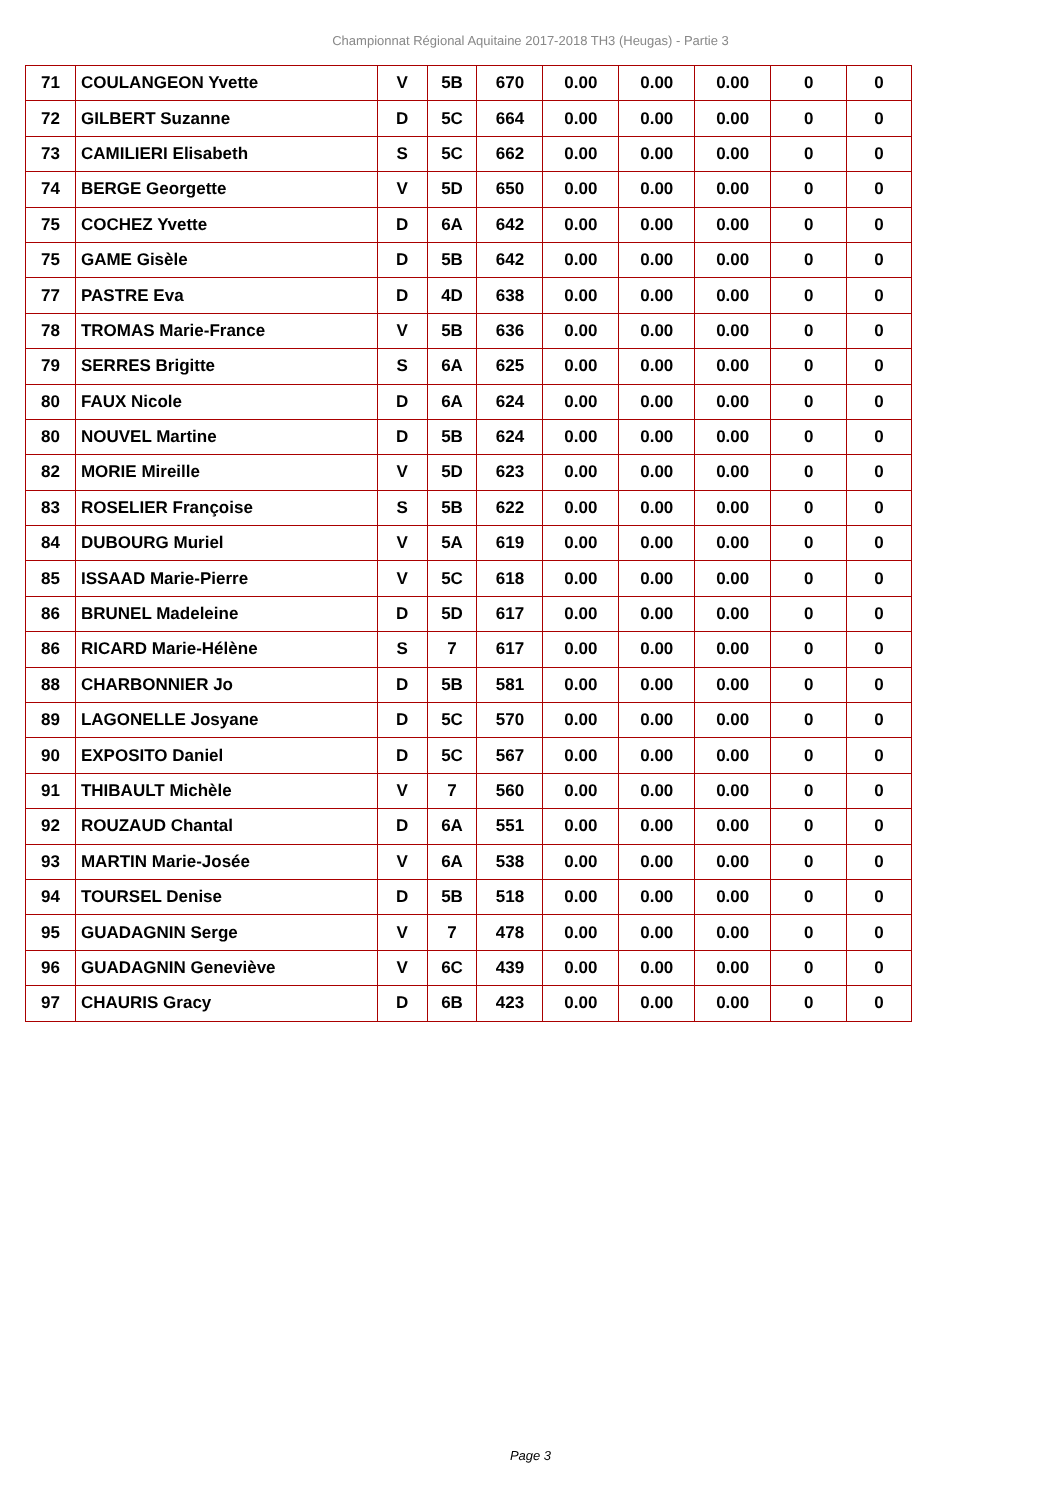Championnat Régional Aquitaine 2017-2018 TH3 (Heugas) - Partie 3
| 71 | COULANGEON Yvette | V | 5B | 670 | 0.00 | 0.00 | 0.00 | 0 | 0 |
| 72 | GILBERT Suzanne | D | 5C | 664 | 0.00 | 0.00 | 0.00 | 0 | 0 |
| 73 | CAMILIERI Elisabeth | S | 5C | 662 | 0.00 | 0.00 | 0.00 | 0 | 0 |
| 74 | BERGE Georgette | V | 5D | 650 | 0.00 | 0.00 | 0.00 | 0 | 0 |
| 75 | COCHEZ Yvette | D | 6A | 642 | 0.00 | 0.00 | 0.00 | 0 | 0 |
| 75 | GAME Gisèle | D | 5B | 642 | 0.00 | 0.00 | 0.00 | 0 | 0 |
| 77 | PASTRE Eva | D | 4D | 638 | 0.00 | 0.00 | 0.00 | 0 | 0 |
| 78 | TROMAS Marie-France | V | 5B | 636 | 0.00 | 0.00 | 0.00 | 0 | 0 |
| 79 | SERRES Brigitte | S | 6A | 625 | 0.00 | 0.00 | 0.00 | 0 | 0 |
| 80 | FAUX Nicole | D | 6A | 624 | 0.00 | 0.00 | 0.00 | 0 | 0 |
| 80 | NOUVEL Martine | D | 5B | 624 | 0.00 | 0.00 | 0.00 | 0 | 0 |
| 82 | MORIE Mireille | V | 5D | 623 | 0.00 | 0.00 | 0.00 | 0 | 0 |
| 83 | ROSELIER Françoise | S | 5B | 622 | 0.00 | 0.00 | 0.00 | 0 | 0 |
| 84 | DUBOURG Muriel | V | 5A | 619 | 0.00 | 0.00 | 0.00 | 0 | 0 |
| 85 | ISSAAD Marie-Pierre | V | 5C | 618 | 0.00 | 0.00 | 0.00 | 0 | 0 |
| 86 | BRUNEL Madeleine | D | 5D | 617 | 0.00 | 0.00 | 0.00 | 0 | 0 |
| 86 | RICARD Marie-Hélène | S | 7 | 617 | 0.00 | 0.00 | 0.00 | 0 | 0 |
| 88 | CHARBONNIER Jo | D | 5B | 581 | 0.00 | 0.00 | 0.00 | 0 | 0 |
| 89 | LAGONELLE Josyane | D | 5C | 570 | 0.00 | 0.00 | 0.00 | 0 | 0 |
| 90 | EXPOSITO Daniel | D | 5C | 567 | 0.00 | 0.00 | 0.00 | 0 | 0 |
| 91 | THIBAULT Michèle | V | 7 | 560 | 0.00 | 0.00 | 0.00 | 0 | 0 |
| 92 | ROUZAUD Chantal | D | 6A | 551 | 0.00 | 0.00 | 0.00 | 0 | 0 |
| 93 | MARTIN Marie-Josée | V | 6A | 538 | 0.00 | 0.00 | 0.00 | 0 | 0 |
| 94 | TOURSEL Denise | D | 5B | 518 | 0.00 | 0.00 | 0.00 | 0 | 0 |
| 95 | GUADAGNIN Serge | V | 7 | 478 | 0.00 | 0.00 | 0.00 | 0 | 0 |
| 96 | GUADAGNIN Geneviève | V | 6C | 439 | 0.00 | 0.00 | 0.00 | 0 | 0 |
| 97 | CHAURIS Gracy | D | 6B | 423 | 0.00 | 0.00 | 0.00 | 0 | 0 |
Page 3